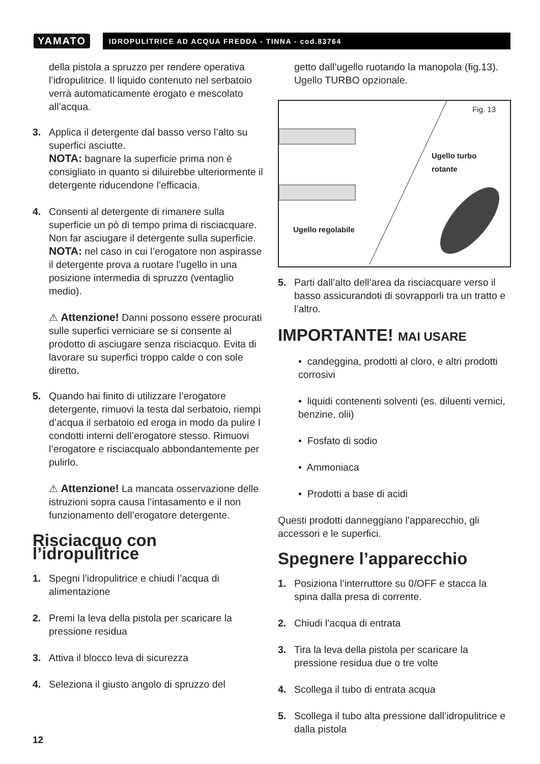YAMATO
IDROPULITRICE AD ACQUA FREDDA - TINNA - cod.83764
della pistola a spruzzo per rendere operativa l’idropulitrice. Il liquido contenuto nel serbatoio verrà automaticamente erogato e mescolato all’acqua.
3. Applica il detergente dal basso verso l’alto su superfici asciutte.
NOTA: bagnare la superficie prima non è consigliato in quanto si diluirebbe ulteriormente il detergente riducendone l’efficacia.
4. Consenti al detergente di rimanere sulla superficie un pò di tempo prima di risciacquare. Non far asciugare il detergente sulla superficie.
NOTA: nel caso in cui l’erogatore non aspirasse il detergente prova a ruotare l’ugello in una posizione intermedia di spruzzo (ventaglio medio).
⚠ Attenzione! Danni possono essere procurati sulle superfici verniciare se si consente al prodotto di asciugare senza risciacquo. Evita di lavorare su superfici troppo calde o con sole diretto.
5. Quando hai finito di utilizzare l’erogatore detergente, rimuovi la testa dal serbatoio, riempi d’acqua il serbatoio ed eroga in modo da pulire I condotti interni dell’erogatore stesso. Rimuovi l’erogatore e risciacqualo abbondantemente per pulirlo.
⚠ Attenzione! La mancata osservazione delle istruzioni sopra causa l’intasamento e il non funzionamento dell’erogatore detergente.
Risciacquo con l’idropulitrice
1. Spegni l’idropulitrice e chiudi l’acqua di alimentazione
2. Premi la leva della pistola per scaricare la pressione residua
3. Attiva il blocco leva di sicurezza
4. Seleziona il giusto angolo di spruzzo del
getto dall’ugello ruotando la manopola (fig.13). Ugello TURBO opzionale.
Fig. 13
Ugello turbo
rotante
Ugello regolabile
5. Parti dall’alto dell’area da risciacquare verso il basso assicurandoti di sovrapporli tra un tratto e l’altro.
IMPORTANTE! MAI USARE
• candeggina, prodotti al cloro, e altri prodotti corrosivi
• liquidi contenenti solventi (es. diluenti vernici, benzine, olii)
• Fosfato di sodio
• Ammoniaca
• Prodotti a base di acidi
Questi prodotti danneggiano l’apparecchio, gli accessori e le superfici.
Spegnere l’apparecchio
1. Posiziona l’interruttore su 0/OFF e stacca la spina dalla presa di corrente.
2. Chiudi l’acqua di entrata
3. Tira la leva della pistola per scaricare la pressione residua due o tre volte
4. Scollega il tubo di entrata acqua
5. Scollega il tubo alta pressione dall’idropulitrice e dalla pistola
12